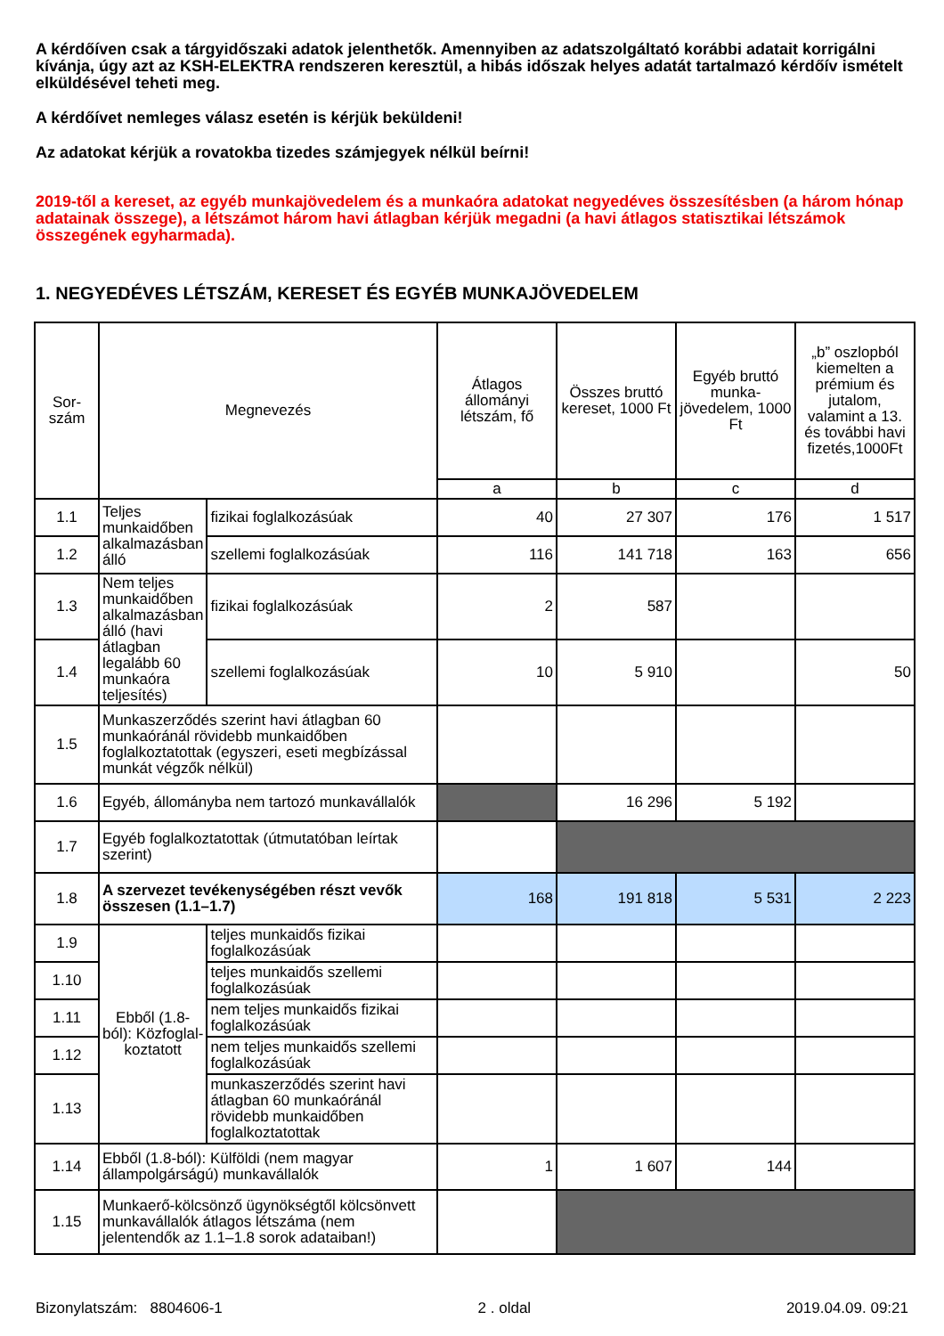A kérdőíven csak a tárgyidőszaki adatok jelenthetők. Amennyiben az adatszolgáltató korábbi adatait korrigálni kívánja, úgy azt az KSH-ELEKTRA rendszeren keresztül, a hibás időszak helyes adatát tartalmazó kérdőív ismételt elküldésével teheti meg.
A kérdőívet nemleges válasz esetén is kérjük beküldeni!
Az adatokat kérjük a rovatokba tizedes számjegyek nélkül beírni!
2019-től a kereset, az egyéb munkajövedelem és a munkaóra adatokat negyedéves összesítésben (a három hónap adatainak összege), a létszámot három havi átlagban kérjük megadni (a havi átlagos statisztikai létszámok összegének egyharmada).
1. NEGYEDÉVES LÉTSZÁM, KERESET ÉS EGYÉB MUNKAJÖVEDELEM
| Sor- szám | Megnevezés | | Átlagos állományi létszám, fő | Összes bruttó kereset, 1000 Ft | Egyéb bruttó munka-jövedelem, 1000 Ft | „b” oszlopból kiemelten a prémium és jutalom, valamint a 13. és további havi fizetés,1000Ft |
| --- | --- | --- | --- | --- | --- | --- |
| | | | a | b | c | d |
| 1.1 | Teljes munkaidőben alkalmazásban álló | fizikai foglalkozásúak | 40 | 27 307 | 176 | 1 517 |
| 1.2 | | szellemi foglalkozásúak | 116 | 141 718 | 163 | 656 |
| 1.3 | Nem teljes munkaidőben alkalmazásban álló (havi átlagban legalább 60 munkaóra teljesítés) | fizikai foglalkozásúak | 2 | 587 | | |
| 1.4 | | szellemi foglalkozásúak | 10 | 5 910 | | 50 |
| 1.5 | Munkaszerződés szerint havi átlagban 60 munkaóránál rövidebb munkaidőben foglalkoztatottak (egyszeri, eseti megbízással munkát végzők nélkül) | | | | | |
| 1.6 | Egyéb, állományba nem tartozó munkavállalók | | | 16 296 | 5 192 | |
| 1.7 | Egyéb foglalkoztatottak (útmutatóban leírtak szerint) | | | | | |
| 1.8 | A szervezet tevékenységében részt vevők összesen (1.1–1.7) | | 168 | 191 818 | 5 531 | 2 223 |
| 1.9 | Ebből (1.8-ból): Közfoglal-koztatott | teljes munkaidős fizikai foglalkozásúak | | | | |
| 1.10 | | teljes munkaidős szellemi foglalkozásúak | | | | |
| 1.11 | | nem teljes munkaidős fizikai foglalkozásúak | | | | |
| 1.12 | | nem teljes munkaidős szellemi foglalkozásúak | | | | |
| 1.13 | | munkaszerződés szerint havi átlagban 60 munkaóránál rövidebb munkaidőben foglalkoztatottak | | | | |
| 1.14 | Ebből (1.8-ból): Külföldi (nem magyar állampolgárságú) munkavállalók | | 1 | 1 607 | 144 | |
| 1.15 | Munkaerő-kölcsönző ügynökségtől kölcsönvett munkavállalók átlagos létszáma (nem jelentendők az 1.1–1.8 sorok adataiban!) | | | | | |
Bizonylatszám: 8804606-1 2 . oldal 2019.04.09. 09:21